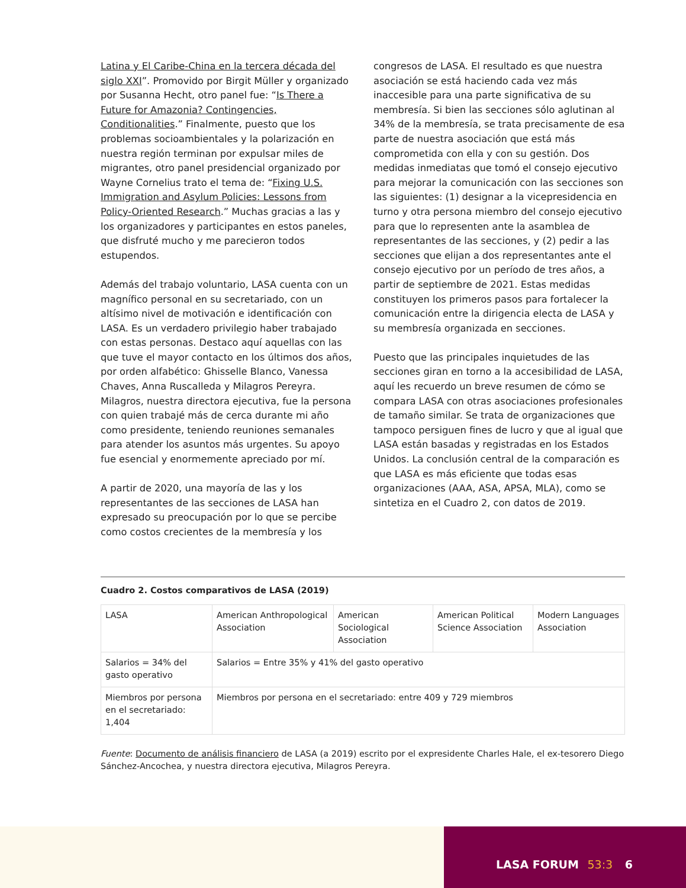Latina y El Caribe-China en la tercera década del siglo XXI”. Promovido por Birgit Müller y organizado por Susanna Hecht, otro panel fue: “Is There a Future for Amazonia? Contingencies, Conditionalities.” Finalmente, puesto que los problemas socioambientales y la polarización en nuestra región terminan por expulsar miles de migrantes, otro panel presidencial organizado por Wayne Cornelius trato el tema de: “Fixing U.S. Immigration and Asylum Policies: Lessons from Policy-Oriented Research.” Muchas gracias a las y los organizadores y participantes en estos paneles, que disfruté mucho y me parecieron todos estupendos.
Además del trabajo voluntario, LASA cuenta con un magnífico personal en su secretariado, con un altísimo nivel de motivación e identificación con LASA. Es un verdadero privilegio haber trabajado con estas personas. Destaco aquí aquellas con las que tuve el mayor contacto en los últimos dos años, por orden alfabético: Ghisselle Blanco, Vanessa Chaves, Anna Ruscalleda y Milagros Pereyra. Milagros, nuestra directora ejecutiva, fue la persona con quien trabajé más de cerca durante mi año como presidente, teniendo reuniones semanales para atender los asuntos más urgentes. Su apoyo fue esencial y enormemente apreciado por mí.
A partir de 2020, una mayoría de las y los representantes de las secciones de LASA han expresado su preocupación por lo que se percibe como costos crecientes de la membresía y los
congresos de LASA. El resultado es que nuestra asociación se está haciendo cada vez más inaccesible para una parte significativa de su membresía. Si bien las secciones sólo aglutinan al 34% de la membresía, se trata precisamente de esa parte de nuestra asociación que está más comprometida con ella y con su gestión. Dos medidas inmediatas que tomó el consejo ejecutivo para mejorar la comunicación con las secciones son las siguientes: (1) designar a la vicepresidencia en turno y otra persona miembro del consejo ejecutivo para que lo representen ante la asamblea de representantes de las secciones, y (2) pedir a las secciones que elijan a dos representantes ante el consejo ejecutivo por un período de tres años, a partir de septiembre de 2021. Estas medidas constituyen los primeros pasos para fortalecer la comunicación entre la dirigencia electa de LASA y su membresía organizada en secciones.
Puesto que las principales inquietudes de las secciones giran en torno a la accesibilidad de LASA, aquí les recuerdo un breve resumen de cómo se compara LASA con otras asociaciones profesionales de tamaño similar. Se trata de organizaciones que tampoco persiguen fines de lucro y que al igual que LASA están basadas y registradas en los Estados Unidos. La conclusión central de la comparación es que LASA es más eficiente que todas esas organizaciones (AAA, ASA, APSA, MLA), como se sintetiza en el Cuadro 2, con datos de 2019.
Cuadro 2. Costos comparativos de LASA (2019)
| LASA | American Anthropological Association | American Sociological Association | American Political Science Association | Modern Languages Association |
| Salarios = 34% del gasto operativo | Salarios = Entre 35% y 41% del gasto operativo | | | |
| Miembros por persona en el secretariado: 1,404 | Miembros por persona en el secretariado: entre 409 y 729 miembros | | | |
Fuente: Documento de análisis financiero de LASA (a 2019) escrito por el expresidente Charles Hale, el ex-tesorero Diego Sánchez-Ancochea, y nuestra directora ejecutiva, Milagros Pereyra.
LASA FORUM 53:3 6